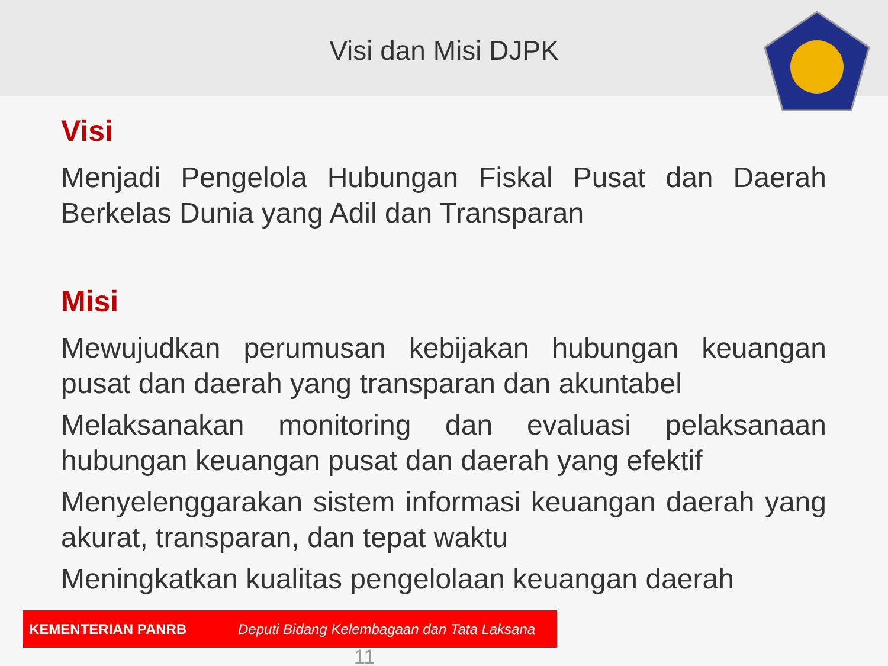Visi dan Misi DJPK
Visi
Menjadi Pengelola Hubungan Fiskal Pusat dan Daerah Berkelas Dunia yang Adil dan Transparan
Misi
Mewujudkan perumusan kebijakan hubungan keuangan pusat dan daerah yang transparan dan akuntabel
Melaksanakan monitoring dan evaluasi pelaksanaan hubungan keuangan pusat dan daerah yang efektif
Menyelenggarakan sistem informasi keuangan daerah yang akurat, transparan, dan tepat waktu
Meningkatkan kualitas pengelolaan keuangan daerah
KEMENTERIAN PANRB Deputi Bidang Kelembagaan dan Tata Laksana
11